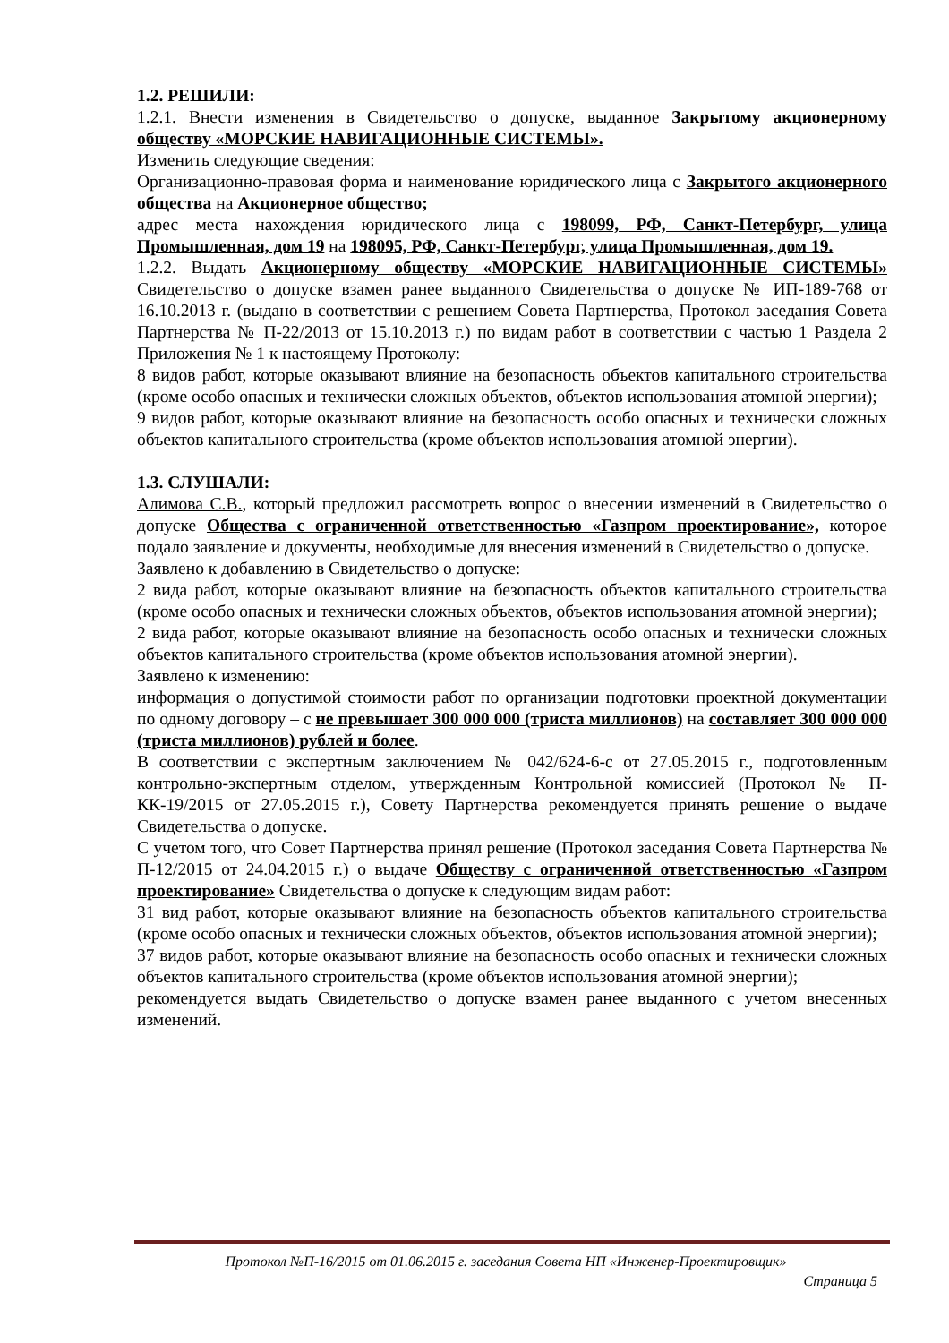1.2. РЕШИЛИ:
1.2.1. Внести изменения в Свидетельство о допуске, выданное Закрытому акционерному обществу «МОРСКИЕ НАВИГАЦИОННЫЕ СИСТЕМЫ».
Изменить следующие сведения:
Организационно-правовая форма и наименование юридического лица с Закрытого акционерного общества на Акционерное общество;
адрес места нахождения юридического лица с 198099, РФ, Санкт-Петербург, улица Промышленная, дом 19 на 198095, РФ, Санкт-Петербург, улица Промышленная, дом 19.
1.2.2. Выдать Акционерному обществу «МОРСКИЕ НАВИГАЦИОННЫЕ СИСТЕМЫ» Свидетельство о допуске взамен ранее выданного Свидетельства о допуске № ИП-189-768 от 16.10.2013 г. (выдано в соответствии с решением Совета Партнерства, Протокол заседания Совета Партнерства № П-22/2013 от 15.10.2013 г.) по видам работ в соответствии с частью 1 Раздела 2 Приложения № 1 к настоящему Протоколу:
8 видов работ, которые оказывают влияние на безопасность объектов капитального строительства (кроме особо опасных и технически сложных объектов, объектов использования атомной энергии);
9 видов работ, которые оказывают влияние на безопасность особо опасных и технически сложных объектов капитального строительства (кроме объектов использования атомной энергии).
1.3. СЛУШАЛИ:
Алимова С.В., который предложил рассмотреть вопрос о внесении изменений в Свидетельство о допуске Общества с ограниченной ответственностью «Газпром проектирование», которое подало заявление и документы, необходимые для внесения изменений в Свидетельство о допуске.
Заявлено к добавлению в Свидетельство о допуске:
2 вида работ, которые оказывают влияние на безопасность объектов капитального строительства (кроме особо опасных и технически сложных объектов, объектов использования атомной энергии);
2 вида работ, которые оказывают влияние на безопасность особо опасных и технически сложных объектов капитального строительства (кроме объектов использования атомной энергии).
Заявлено к изменению:
информация о допустимой стоимости работ по организации подготовки проектной документации по одному договору – с не превышает 300 000 000 (триста миллионов) на составляет 300 000 000 (триста миллионов) рублей и более.
В соответствии с экспертным заключением № 042/624-6-с от 27.05.2015 г., подготовленным контрольно-экспертным отделом, утвержденным Контрольной комиссией (Протокол № П-КК-19/2015 от 27.05.2015 г.), Совету Партнерства рекомендуется принять решение о выдаче Свидетельства о допуске.
С учетом того, что Совет Партнерства принял решение (Протокол заседания Совета Партнерства № П-12/2015 от 24.04.2015 г.) о выдаче Обществу с ограниченной ответственностью «Газпром проектирование» Свидетельства о допуске к следующим видам работ:
31 вид работ, которые оказывают влияние на безопасность объектов капитального строительства (кроме особо опасных и технически сложных объектов, объектов использования атомной энергии);
37 видов работ, которые оказывают влияние на безопасность особо опасных и технически сложных объектов капитального строительства (кроме объектов использования атомной энергии);
рекомендуется выдать Свидетельство о допуске взамен ранее выданного с учетом внесенных изменений.
Протокол №П-16/2015 от 01.06.2015 г. заседания Совета НП «Инженер-Проектировщик»
Страница 5